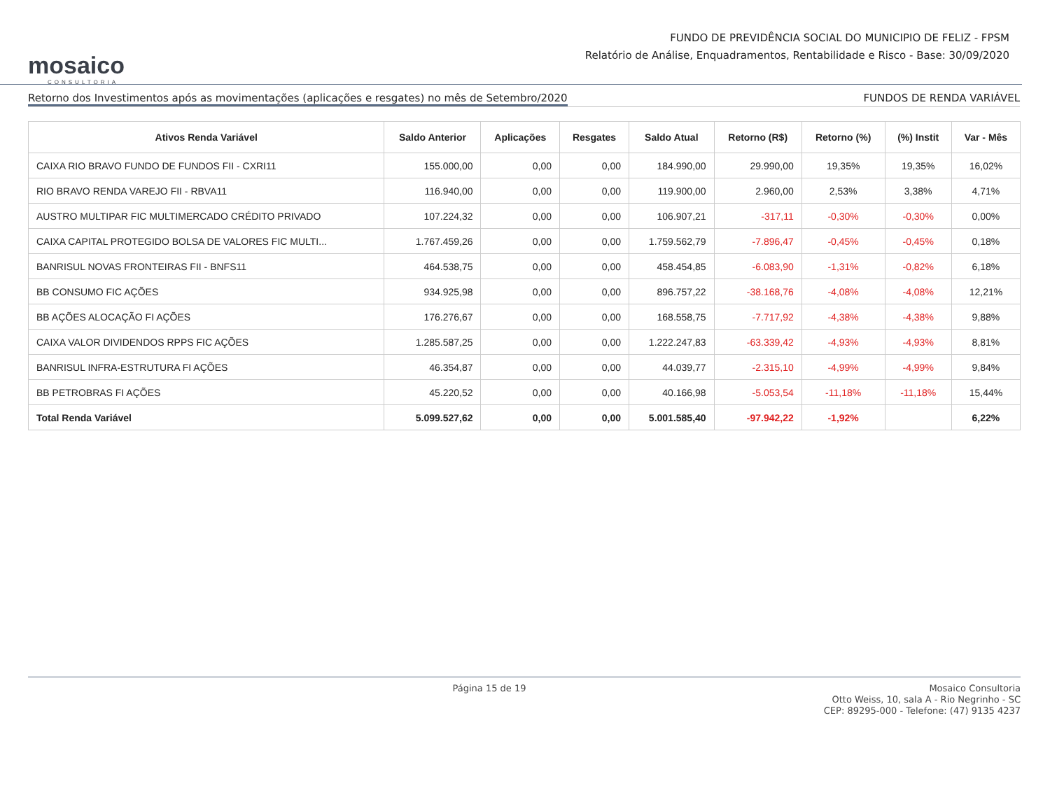mosaico
CONSULTORIA
FUNDO DE PREVIDÊNCIA SOCIAL DO MUNICIPIO DE FELIZ - FPSM
Relatório de Análise, Enquadramentos, Rentabilidade e Risco - Base: 30/09/2020
Retorno dos Investimentos após as movimentações (aplicações e resgates) no mês de Setembro/2020 FUNDOS DE RENDA VARIÁVEL
| Ativos Renda Variável | Saldo Anterior | Aplicações | Resgates | Saldo Atual | Retorno (R$) | Retorno (%) | (%) Instit | Var - Mês |
| --- | --- | --- | --- | --- | --- | --- | --- | --- |
| CAIXA RIO BRAVO FUNDO DE FUNDOS FII - CXRI11 | 155.000,00 | 0,00 | 0,00 | 184.990,00 | 29.990,00 | 19,35% | 19,35% | 16,02% |
| RIO BRAVO RENDA VAREJO FII - RBVA11 | 116.940,00 | 0,00 | 0,00 | 119.900,00 | 2.960,00 | 2,53% | 3,38% | 4,71% |
| AUSTRO MULTIPAR FIC MULTIMERCADO CRÉDITO PRIVADO | 107.224,32 | 0,00 | 0,00 | 106.907,21 | -317,11 | -0,30% | -0,30% | 0,00% |
| CAIXA CAPITAL PROTEGIDO BOLSA DE VALORES FIC MULTI... | 1.767.459,26 | 0,00 | 0,00 | 1.759.562,79 | -7.896,47 | -0,45% | -0,45% | 0,18% |
| BANRISUL NOVAS FRONTEIRAS FII - BNFS11 | 464.538,75 | 0,00 | 0,00 | 458.454,85 | -6.083,90 | -1,31% | -0,82% | 6,18% |
| BB CONSUMO FIC AÇÕES | 934.925,98 | 0,00 | 0,00 | 896.757,22 | -38.168,76 | -4,08% | -4,08% | 12,21% |
| BB AÇÕES ALOCAÇÃO FI AÇÕES | 176.276,67 | 0,00 | 0,00 | 168.558,75 | -7.717,92 | -4,38% | -4,38% | 9,88% |
| CAIXA VALOR DIVIDENDOS RPPS FIC AÇÕES | 1.285.587,25 | 0,00 | 0,00 | 1.222.247,83 | -63.339,42 | -4,93% | -4,93% | 8,81% |
| BANRISUL INFRA-ESTRUTURA FI AÇÕES | 46.354,87 | 0,00 | 0,00 | 44.039,77 | -2.315,10 | -4,99% | -4,99% | 9,84% |
| BB PETROBRAS FI AÇÕES | 45.220,52 | 0,00 | 0,00 | 40.166,98 | -5.053,54 | -11,18% | -11,18% | 15,44% |
| Total Renda Variável | 5.099.527,62 | 0,00 | 0,00 | 5.001.585,40 | -97.942,22 | -1,92% | | 6,22% |
Página 15 de 19 Mosaico Consultoria
Otto Weiss, 10, sala A - Rio Negrinho - SC
CEP: 89295-000 - Telefone: (47) 9135 4237